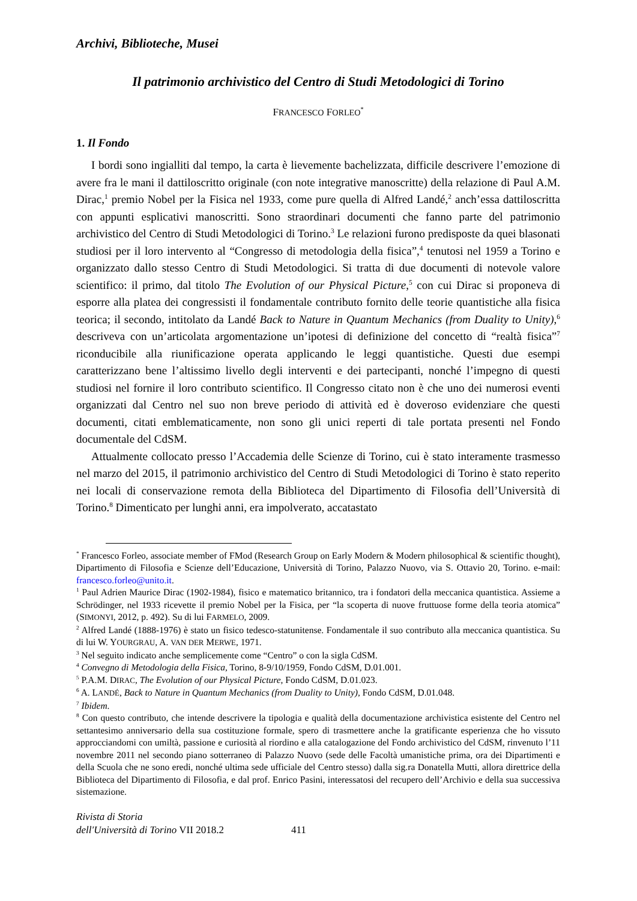Archivi, Biblioteche, Musei
Il patrimonio archivistico del Centro di Studi Metodologici di Torino
FRANCESCO FORLEO<sup>*</sup>
1. Il Fondo
I bordi sono ingialliti dal tempo, la carta è lievemente bachelizzata, difficile descrivere l’emozione di avere fra le mani il dattiloscritto originale (con note integrative manoscritte) della relazione di Paul A.M. Dirac,<sup>1</sup> premio Nobel per la Fisica nel 1933, come pure quella di Alfred Landé,<sup>2</sup> anch’essa dattiloscritta con appunti esplicativi manoscritti. Sono straordinari documenti che fanno parte del patrimonio archivistico del Centro di Studi Metodologici di Torino.<sup>3</sup> Le relazioni furono predisposte da quei blasonati studiosi per il loro intervento al “Congresso di metodologia della fisica”,<sup>4</sup> tenutosi nel 1959 a Torino e organizzato dallo stesso Centro di Studi Metodologici. Si tratta di due documenti di notevole valore scientifico: il primo, dal titolo The Evolution of our Physical Picture,<sup>5</sup> con cui Dirac si proponeva di esporre alla platea dei congressisti il fondamentale contributo fornito delle teorie quantistiche alla fisica teorica; il secondo, intitolato da Landé Back to Nature in Quantum Mechanics (from Duality to Unity),<sup>6</sup> descriveva con un’articolata argomentazione un’ipotesi di definizione del concetto di “realtà fisica”<sup>7</sup> riconducibile alla riunificazione operata applicando le leggi quantistiche. Questi due esempi caratterizzano bene l’altissimo livello degli interventi e dei partecipanti, nonché l’impegno di questi studiosi nel fornire il loro contributo scientifico. Il Congresso citato non è che uno dei numerosi eventi organizzati dal Centro nel suo non breve periodo di attività ed è doveroso evidenziare che questi documenti, citati emblematicamente, non sono gli unici reperti di tale portata presenti nel Fondo documentale del CdSM.
Attualmente collocato presso l’Accademia delle Scienze di Torino, cui è stato interamente trasmesso nel marzo del 2015, il patrimonio archivistico del Centro di Studi Metodologici di Torino è stato reperito nei locali di conservazione remota della Biblioteca del Dipartimento di Filosofia dell’Università di Torino.<sup>8</sup> Dimenticato per lunghi anni, era impolverato, accatastato
<sup>*</sup> Francesco Forleo, associate member of FMod (Research Group on Early Modern & Modern philosophical & scientific thought), Dipartimento di Filosofia e Scienze dell’Educazione, Università di Torino, Palazzo Nuovo, via S. Ottavio 20, Torino. e-mail: francesco.forleo@unito.it.
<sup>1</sup> Paul Adrien Maurice Dirac (1902-1984), fisico e matematico britannico, tra i fondatori della meccanica quantistica. Assieme a Schrödinger, nel 1933 ricevette il premio Nobel per la Fisica, per “la scoperta di nuove fruttuose forme della teoria atomica” (SIMONYI, 2012, p. 492). Su di lui FARMELO, 2009.
<sup>2</sup> Alfred Landé (1888-1976) è stato un fisico tedesco-statunitense. Fondamentale il suo contributo alla meccanica quantistica. Su di lui W. YOURGRAU, A. VAN DER MERWE, 1971.
<sup>3</sup> Nel seguito indicato anche semplicemente come “Centro” o con la sigla CdSM.
<sup>4</sup> Convegno di Metodologia della Fisica, Torino, 8-9/10/1959, Fondo CdSM, D.01.001.
<sup>5</sup> P.A.M. DIRAC, The Evolution of our Physical Picture, Fondo CdSM, D.01.023.
<sup>6</sup> A. LANDÉ, Back to Nature in Quantum Mechanics (from Duality to Unity), Fondo CdSM, D.01.048.
<sup>7</sup> Ibidem.
<sup>8</sup> Con questo contributo, che intende descrivere la tipologia e qualità della documentazione archivistica esistente del Centro nel settantesimo anniversario della sua costituzione formale, spero di trasmettere anche la gratificante esperienza che ho vissuto approcciandomi con umiltà, passione e curiosità al riordino e alla catalogazione del Fondo archivistico del CdSM, rinvenuto l’11 novembre 2011 nel secondo piano sotterraneo di Palazzo Nuovo (sede delle Facoltà umanistiche prima, ora dei Dipartimenti e della Scuola che ne sono eredi, nonché ultima sede ufficiale del Centro stesso) dalla sig.ra Donatella Mutti, allora direttrice della Biblioteca del Dipartimento di Filosofia, e dal prof. Enrico Pasini, interessatosi del recupero dell’Archivio e della sua successiva sistemazione.
Rivista di Storia
dell'Università di Torino VII 2018.2 411